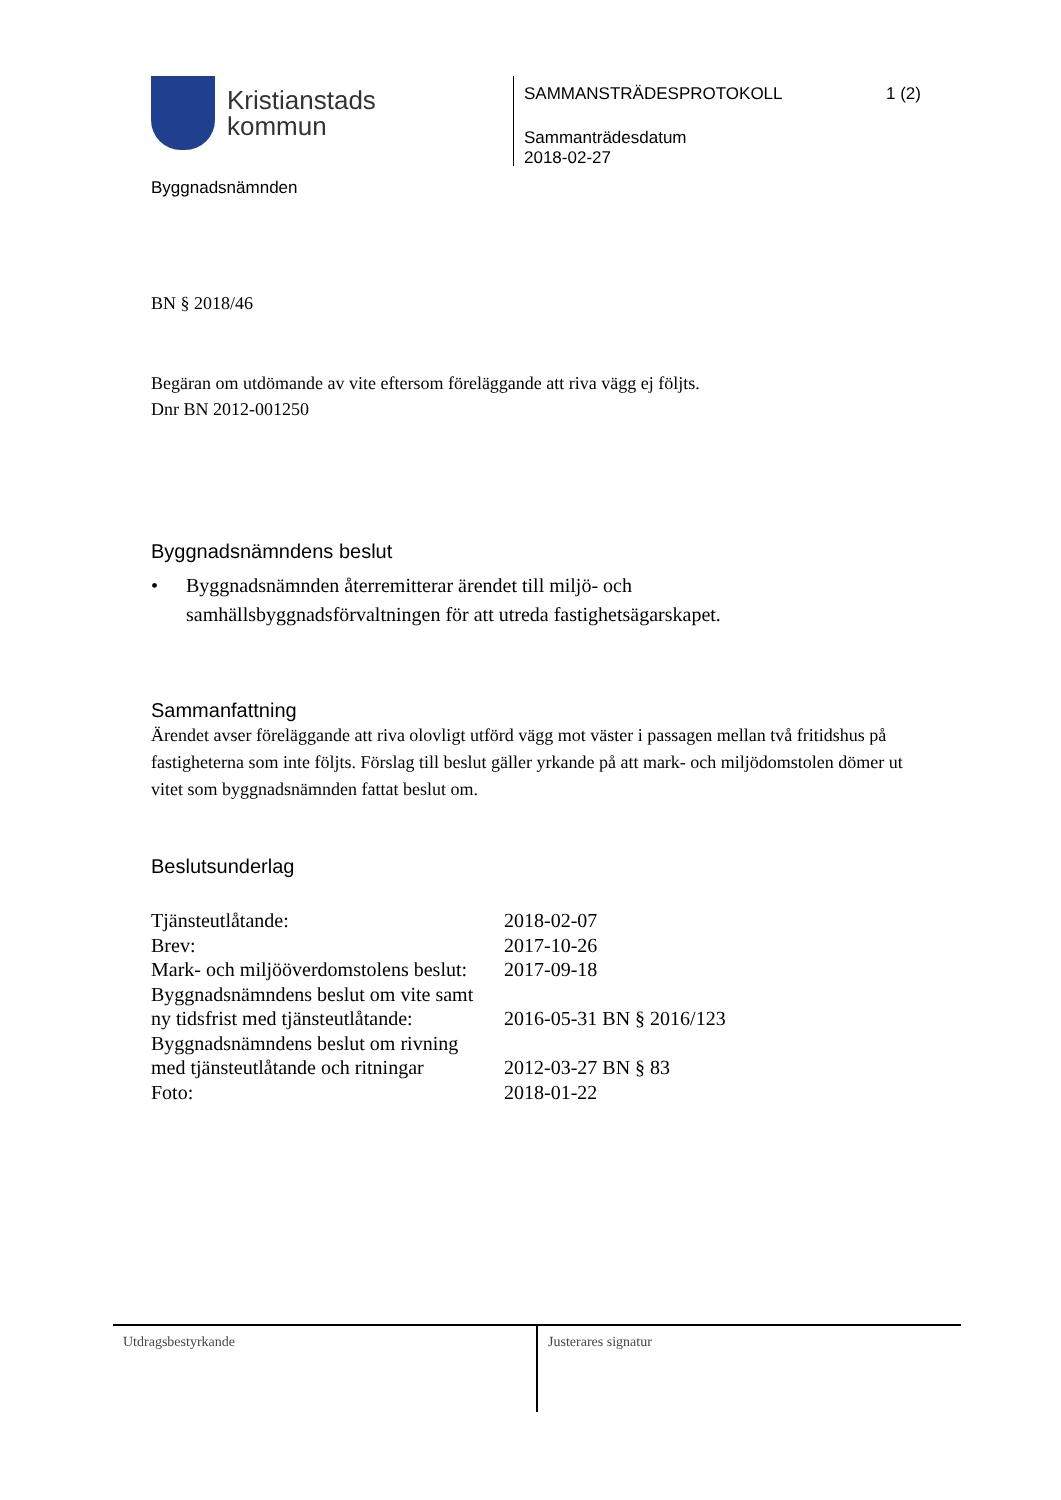Kristianstads
kommun
Byggnadsnämnden
SAMMANSTRÄDESPROTOKOLL 1 (2)
Sammanträdesdatum
2018-02-27
BN § 2018/46
Begäran om utdömande av vite eftersom föreläggande att riva vägg ej följts.
Dnr BN 2012-001250
Byggnadsnämndens beslut
• Byggnadsnämnden återremitterar ärendet till miljö- och
samhällsbyggnadsförvaltningen för att utreda fastighetsägarskapet.
Sammanfattning
Ärendet avser föreläggande att riva olovligt utförd vägg mot väster i passagen mellan två fritidshus på fastigheterna som inte följts. Förslag till beslut gäller yrkande på att mark- och miljödomstolen dömer ut vitet som byggnadsnämnden fattat beslut om.
Beslutsunderlag
| Tjänsteutlåtande: | 2018-02-07 |
| Brev: | 2017-10-26 |
| Mark- och miljööverdomstolens beslut: | 2017-09-18 |
| Byggnadsnämndens beslut om vite samt ny tidsfrist med tjänsteutlåtande: | 2016-05-31 BN § 2016/123 |
| Byggnadsnämndens beslut om rivning med tjänsteutlåtande och ritningar | 2012-03-27 BN § 83 |
| Foto: | 2018-01-22 |
Utdragsbestyrkande Justerares signatur